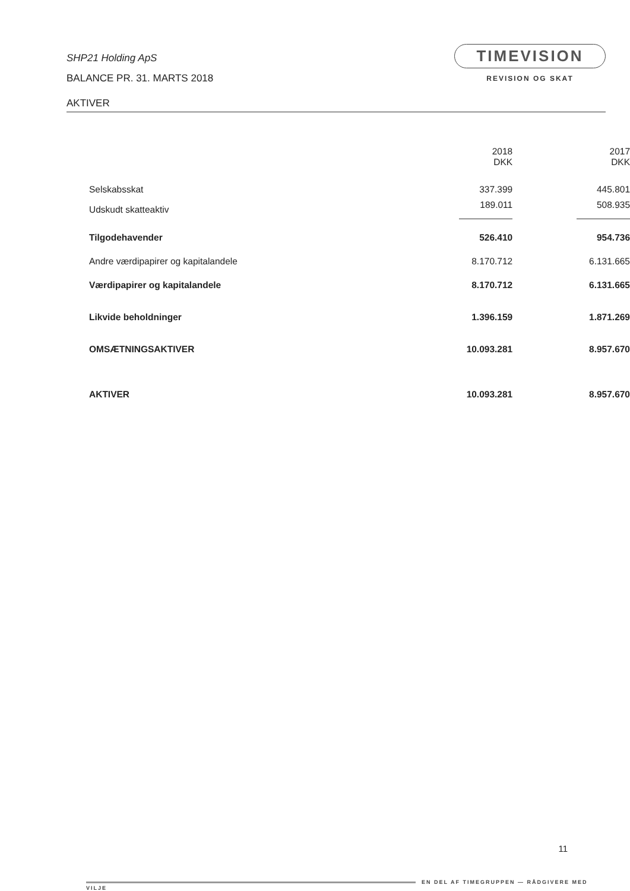SHP21 Holding ApS
BALANCE PR. 31. MARTS 2018
AKTIVER
TIMEVISION
REVISION OG SKAT
| | 2018 DKK | | 2017 DKK |
| --- | --- | --- | --- |
| Selskabsskat | 337.399 | | 445.801 |
| Udskudt skatteaktiv | 189.011 | | 508.935 |
| Tilgodehavender | 526.410 | | 954.736 |
| Andre værdipapirer og kapitalandele | 8.170.712 | | 6.131.665 |
| Værdipapirer og kapitalandele | 8.170.712 | | 6.131.665 |
| Likvide beholdninger | 1.396.159 | | 1.871.269 |
| OMSÆTNINGSAKTIVER | 10.093.281 | | 8.957.670 |
| AKTIVER | 10.093.281 | | 8.957.670 |
11
EN DEL AF TIMEGRUPPEN — RÅDGIVERE MED VILJE